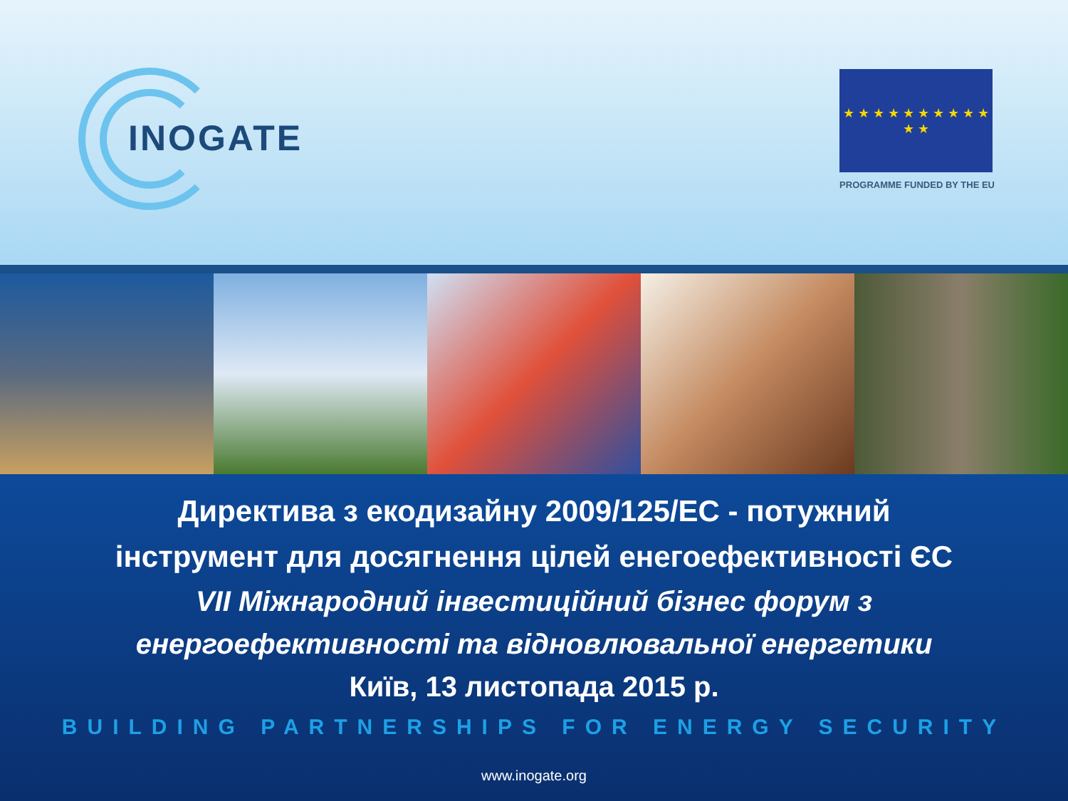INOGATE
★ ★ ★ ★ ★ ★ ★ ★ ★ ★ ★ ★
PROGRAMME FUNDED BY THE EU
Директива з екодизайну 2009/125/ЕС - потужний
інструмент для досягнення цілей енегоефективності ЄС
VII Міжнародний інвестиційний бізнес форум з
енергоефективності та відновлювальної енергетики
Київ, 13 листопада 2015 р.
BUILDING PARTNERSHIPS FOR ENERGY SECURITY
www.inogate.org